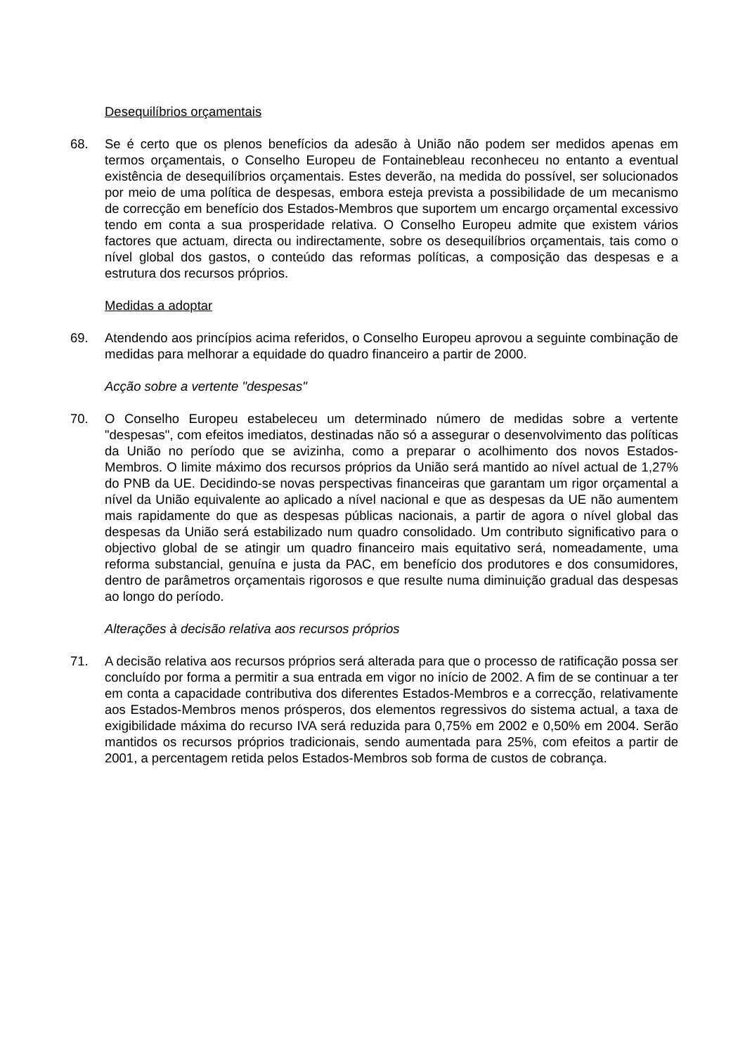Desequilíbrios orçamentais
68. Se é certo que os plenos benefícios da adesão à União não podem ser medidos apenas em termos orçamentais, o Conselho Europeu de Fontainebleau reconheceu no entanto a eventual existência de desequilíbrios orçamentais. Estes deverão, na medida do possível, ser solucionados por meio de uma política de despesas, embora esteja prevista a possibilidade de um mecanismo de correcção em benefício dos Estados-Membros que suportem um encargo orçamental excessivo tendo em conta a sua prosperidade relativa. O Conselho Europeu admite que existem vários factores que actuam, directa ou indirectamente, sobre os desequilíbrios orçamentais, tais como o nível global dos gastos, o conteúdo das reformas políticas, a composição das despesas e a estrutura dos recursos próprios.
Medidas a adoptar
69. Atendendo aos princípios acima referidos, o Conselho Europeu aprovou a seguinte combinação de medidas para melhorar a equidade do quadro financeiro a partir de 2000.
Acção sobre a vertente "despesas"
70. O Conselho Europeu estabeleceu um determinado número de medidas sobre a vertente "despesas", com efeitos imediatos, destinadas não só a assegurar o desenvolvimento das políticas da União no período que se avizinha, como a preparar o acolhimento dos novos Estados-Membros. O limite máximo dos recursos próprios da União será mantido ao nível actual de 1,27% do PNB da UE. Decidindo-se novas perspectivas financeiras que garantam um rigor orçamental a nível da União equivalente ao aplicado a nível nacional e que as despesas da UE não aumentem mais rapidamente do que as despesas públicas nacionais, a partir de agora o nível global das despesas da União será estabilizado num quadro consolidado. Um contributo significativo para o objectivo global de se atingir um quadro financeiro mais equitativo será, nomeadamente, uma reforma substancial, genuína e justa da PAC, em benefício dos produtores e dos consumidores, dentro de parâmetros orçamentais rigorosos e que resulte numa diminuição gradual das despesas ao longo do período.
Alterações à decisão relativa aos recursos próprios
71. A decisão relativa aos recursos próprios será alterada para que o processo de ratificação possa ser concluído por forma a permitir a sua entrada em vigor no início de 2002. A fim de se continuar a ter em conta a capacidade contributiva dos diferentes Estados-Membros e a correcção, relativamente aos Estados-Membros menos prósperos, dos elementos regressivos do sistema actual, a taxa de exigibilidade máxima do recurso IVA será reduzida para 0,75% em 2002 e 0,50% em 2004. Serão mantidos os recursos próprios tradicionais, sendo aumentada para 25%, com efeitos a partir de 2001, a percentagem retida pelos Estados-Membros sob forma de custos de cobrança.